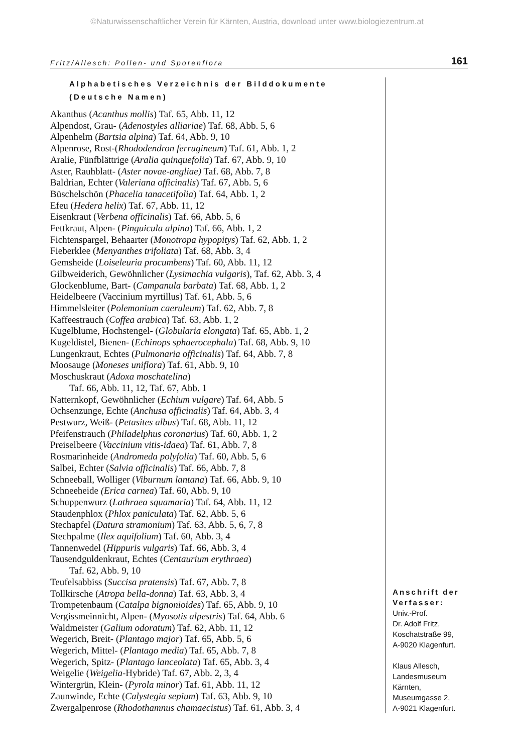©Naturwissenschaftlicher Verein für Kärnten, Austria, download unter www.biologiezentrum.at
Fritz/Allesch: Pollen- und Sporenflora 161
Alphabetisches Verzeichnis der Bilddokumente
(Deutsche Namen)
Akanthus (Acanthus mollis) Taf. 65, Abb. 11, 12
Alpendost, Grau- (Adenostyles alliariae) Taf. 68, Abb. 5, 6
Alpenhelm (Bartsia alpina) Taf. 64, Abb. 9, 10
Alpenrose, Rost-(Rhododendron ferrugineum) Taf. 61, Abb. 1, 2
Aralie, Fünfblättrige (Aralia quinquefolia) Taf. 67, Abb. 9, 10
Aster, Rauhblatt- (Aster novae-angliae) Taf. 68, Abb. 7, 8
Baldrian, Echter (Valeriana officinalis) Taf. 67, Abb. 5, 6
Büschelschön (Phacelia tanacetifolia) Taf. 64, Abb. 1, 2
Efeu (Hedera helix) Taf. 67, Abb. 11, 12
Eisenkraut (Verbena officinalis) Taf. 66, Abb. 5, 6
Fettkraut, Alpen- (Pinguicula alpina) Taf. 66, Abb. 1, 2
Fichtenspargel, Behaarter (Monotropa hypopitys) Taf. 62, Abb. 1, 2
Fieberklee (Menyanthes trifoliata) Taf. 68, Abb. 3, 4
Gemsheide (Loiseleuria procumbens) Taf. 60, Abb. 11, 12
Gilbweiderich, Gewöhnlicher (Lysimachia vulgaris), Taf. 62, Abb. 3, 4
Glockenblume, Bart- (Campanula barbata) Taf. 68, Abb. 1, 2
Heidelbeere (Vaccinium myrtillus) Taf. 61, Abb. 5, 6
Himmelsleiter (Polemonium caeruleum) Taf. 62, Abb. 7, 8
Kaffeestrauch (Coffea arabica) Taf. 63, Abb. 1, 2
Kugelblume, Hochstengel- (Globularia elongata) Taf. 65, Abb. 1, 2
Kugeldistel, Bienen- (Echinops sphaerocephala) Taf. 68, Abb. 9, 10
Lungenkraut, Echtes (Pulmonaria officinalis) Taf. 64, Abb. 7, 8
Moosauge (Moneses uniflora) Taf. 61, Abb. 9, 10
Moschuskraut (Adoxa moschatelina)
Taf. 66, Abb. 11, 12, Taf. 67, Abb. 1
Natternkopf, Gewöhnlicher (Echium vulgare) Taf. 64, Abb. 5
Ochsenzunge, Echte (Anchusa officinalis) Taf. 64, Abb. 3, 4
Pestwurz, Weiß- (Petasites albus) Taf. 68, Abb. 11, 12
Pfeifenstrauch (Philadelphus coronarius) Taf. 60, Abb. 1, 2
Preiselbeere (Vaccinium vitis-idaea) Taf. 61, Abb. 7, 8
Rosmarinheide (Andromeda polyfolia) Taf. 60, Abb. 5, 6
Salbei, Echter (Salvia officinalis) Taf. 66, Abb. 7, 8
Schneeball, Wolliger (Viburnum lantana) Taf. 66, Abb. 9, 10
Schneeheide (Erica carnea) Taf. 60, Abb. 9, 10
Schuppenwurz (Lathraea squamaria) Taf. 64, Abb. 11, 12
Staudenphlox (Phlox paniculata) Taf. 62, Abb. 5, 6
Stechapfel (Datura stramonium) Taf. 63, Abb. 5, 6, 7, 8
Stechpalme (Ilex aquifolium) Taf. 60, Abb. 3, 4
Tannenwedel (Hippuris vulgaris) Taf. 66, Abb. 3, 4
Tausendguldenkraut, Echtes (Centaurium erythraea)
Taf. 62, Abb. 9, 10
Teufelsabbiss (Succisa pratensis) Taf. 67, Abb. 7, 8
Tollkirsche (Atropa bella-donna) Taf. 63, Abb. 3, 4
Trompetenbaum (Catalpa bignonioides) Taf. 65, Abb. 9, 10
Vergissmeinnicht, Alpen- (Myosotis alpestris) Taf. 64, Abb. 6
Waldmeister (Galium odoratum) Taf. 62, Abb. 11, 12
Wegerich, Breit- (Plantago major) Taf. 65, Abb. 5, 6
Wegerich, Mittel- (Plantago media) Taf. 65, Abb. 7, 8
Wegerich, Spitz- (Plantago lanceolata) Taf. 65, Abb. 3, 4
Weigelie (Weigelia-Hybride) Taf. 67, Abb. 2, 3, 4
Wintergrün, Klein- (Pyrola minor) Taf. 61, Abb. 11, 12
Zaunwinde, Echte (Calystegia sepium) Taf. 63, Abb. 9, 10
Zwergalpenrose (Rhodothamnus chamaecistus) Taf. 61, Abb. 3, 4
Anschrift der Verfasser:
Univ.-Prof.
Dr. Adolf Fritz,
Koschatstraße 99,
A-9020 Klagenfurt.
Klaus Allesch,
Landesmuseum
Kärnten,
Museumgasse 2,
A-9021 Klagenfurt.